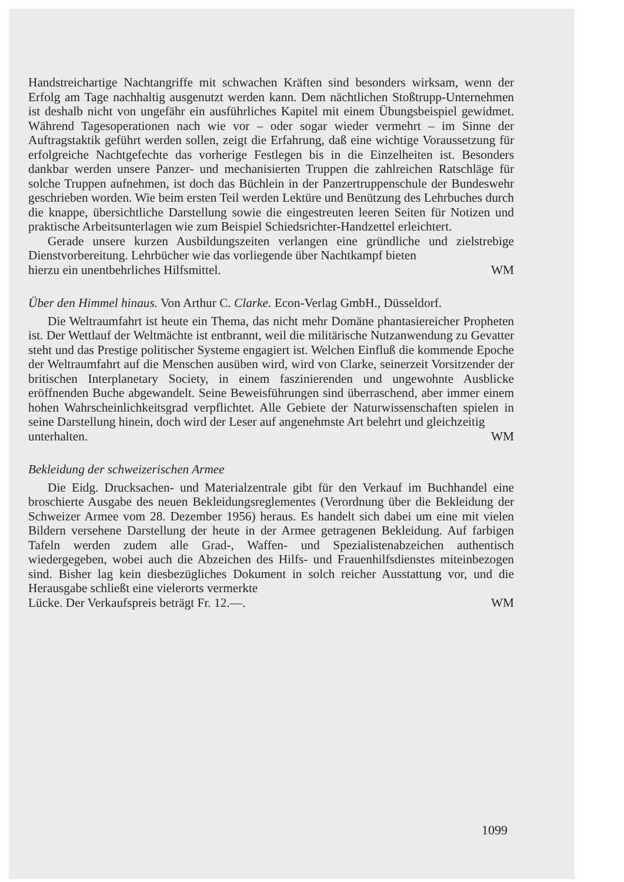Handstreichartige Nachtangriffe mit schwachen Kräften sind besonders wirksam, wenn der Erfolg am Tage nachhaltig ausgenutzt werden kann. Dem nächtlichen Stoßtrupp-Unternehmen ist deshalb nicht von ungefähr ein ausführliches Kapitel mit einem Übungsbeispiel gewidmet. Während Tagesoperationen nach wie vor – oder sogar wieder vermehrt – im Sinne der Auftragstaktik geführt werden sollen, zeigt die Erfahrung, daß eine wichtige Voraussetzung für erfolgreiche Nachtgefechte das vorherige Festlegen bis in die Einzelheiten ist. Besonders dankbar werden unsere Panzer- und mechanisierten Truppen die zahlreichen Ratschläge für solche Truppen aufnehmen, ist doch das Büchlein in der Panzertruppenschule der Bundeswehr geschrieben worden. Wie beim ersten Teil werden Lektüre und Benützung des Lehrbuches durch die knappe, übersichtliche Darstellung sowie die eingestreuten leeren Seiten für Notizen und praktische Arbeitsunterlagen wie zum Beispiel Schiedsrichter-Handzettel erleichtert.
Gerade unsere kurzen Ausbildungszeiten verlangen eine gründliche und zielstrebige Dienstvorbereitung. Lehrbücher wie das vorliegende über Nachtkampf bieten
hierzu ein unentbehrliches Hilfsmittel. WM
Über den Himmel hinaus. Von Arthur C. Clarke. Econ-Verlag GmbH., Düsseldorf.
Die Weltraumfahrt ist heute ein Thema, das nicht mehr Domäne phantasiereicher Propheten ist. Der Wettlauf der Weltmächte ist entbrannt, weil die militärische Nutzanwendung zu Gevatter steht und das Prestige politischer Systeme engagiert ist. Welchen Einfluß die kommende Epoche der Weltraumfahrt auf die Menschen ausüben wird, wird von Clarke, seinerzeit Vorsitzender der britischen Interplanetary Society, in einem faszinierenden und ungewohnte Ausblicke eröffnenden Buche abgewandelt. Seine Beweisführungen sind überraschend, aber immer einem hohen Wahrscheinlichkeitsgrad verpflichtet. Alle Gebiete der Naturwissenschaften spielen in seine Darstellung hinein, doch wird der Leser auf angenehmste Art belehrt und gleichzeitig
unterhalten. WM
Bekleidung der schweizerischen Armee
Die Eidg. Drucksachen- und Materialzentrale gibt für den Verkauf im Buchhandel eine broschierte Ausgabe des neuen Bekleidungsreglementes (Verordnung über die Bekleidung der Schweizer Armee vom 28. Dezember 1956) heraus. Es handelt sich dabei um eine mit vielen Bildern versehene Darstellung der heute in der Armee getragenen Bekleidung. Auf farbigen Tafeln werden zudem alle Grad-, Waffen- und Spezialistenabzeichen authentisch wiedergegeben, wobei auch die Abzeichen des Hilfs- und Frauenhilfsdienstes miteinbezogen sind. Bisher lag kein diesbezügliches Dokument in solch reicher Ausstattung vor, und die Herausgabe schließt eine vielerorts vermerkte
Lücke. Der Verkaufspreis beträgt Fr. 12.—. WM
1099